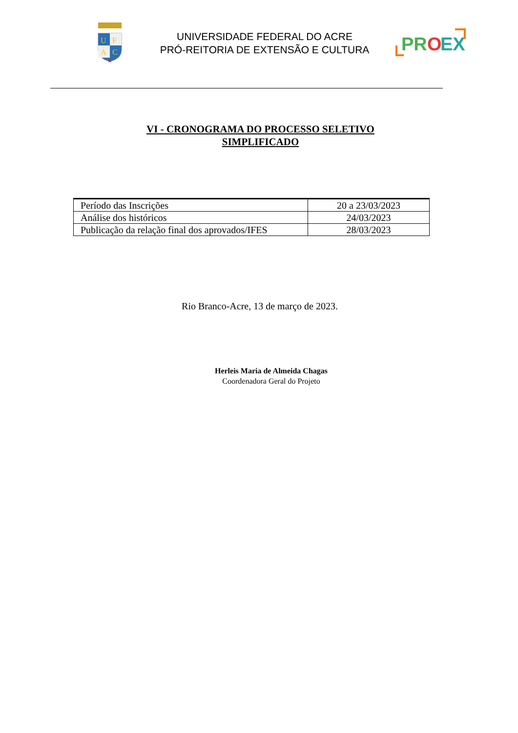U
F
A
C
UNIVERSIDADE FEDERAL DO ACRE
PRÓ-REITORIA DE EXTENSÃO E CULTURA
PR
O
EX
VI - CRONOGRAMA DO PROCESSO SELETIVO
SIMPLIFICADO
| Período das Inscrições | 20 a 23/03/2023 |
| Análise dos históricos | 24/03/2023 |
| Publicação da relação final dos aprovados/IFES | 28/03/2023 |
Rio Branco-Acre, 13 de março de 2023.
Herleis Maria de Almeida Chagas
Coordenadora Geral do Projeto